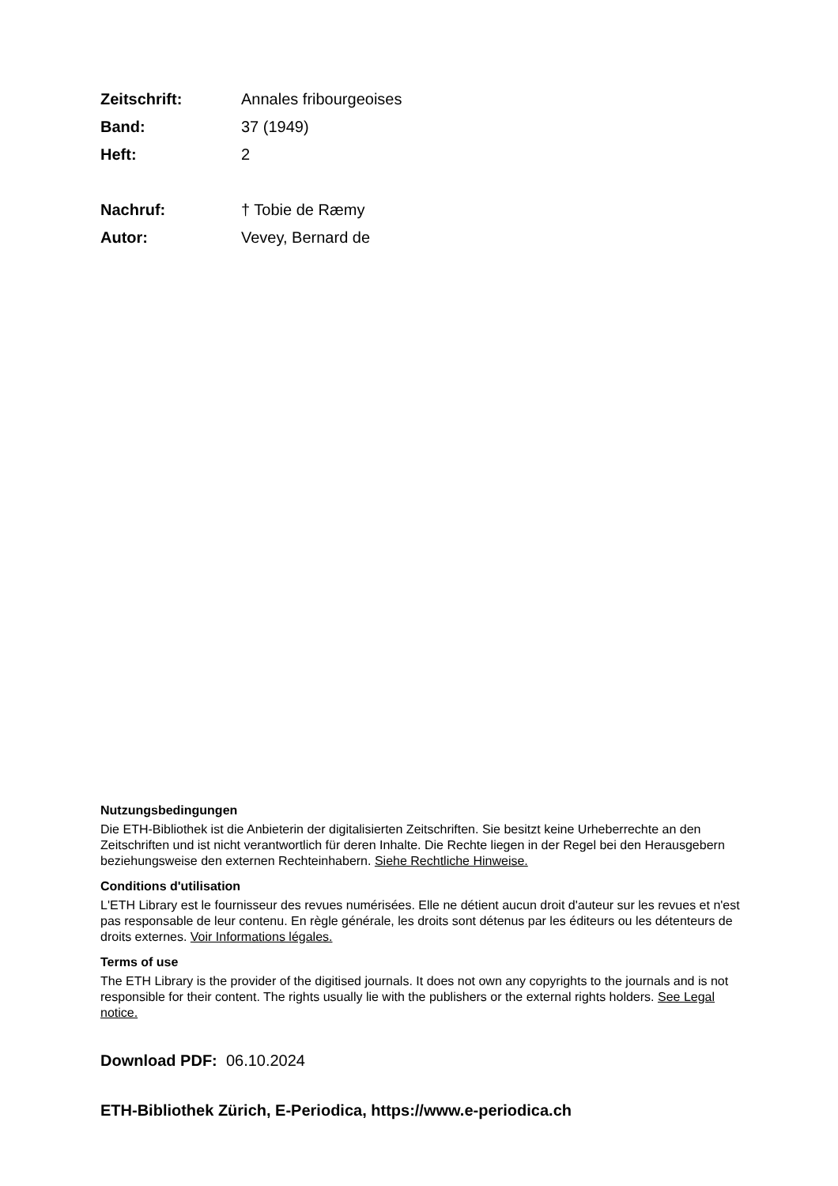Zeitschrift: Annales fribourgeoises
Band: 37 (1949)
Heft: 2
Nachruf: † Tobie de Ræmy
Autor: Vevey, Bernard de
Nutzungsbedingungen
Die ETH-Bibliothek ist die Anbieterin der digitalisierten Zeitschriften. Sie besitzt keine Urheberrechte an den Zeitschriften und ist nicht verantwortlich für deren Inhalte. Die Rechte liegen in der Regel bei den Herausgebern beziehungsweise den externen Rechteinhabern. Siehe Rechtliche Hinweise.
Conditions d'utilisation
L'ETH Library est le fournisseur des revues numérisées. Elle ne détient aucun droit d'auteur sur les revues et n'est pas responsable de leur contenu. En règle générale, les droits sont détenus par les éditeurs ou les détenteurs de droits externes. Voir Informations légales.
Terms of use
The ETH Library is the provider of the digitised journals. It does not own any copyrights to the journals and is not responsible for their content. The rights usually lie with the publishers or the external rights holders. See Legal notice.
Download PDF: 06.10.2024
ETH-Bibliothek Zürich, E-Periodica, https://www.e-periodica.ch